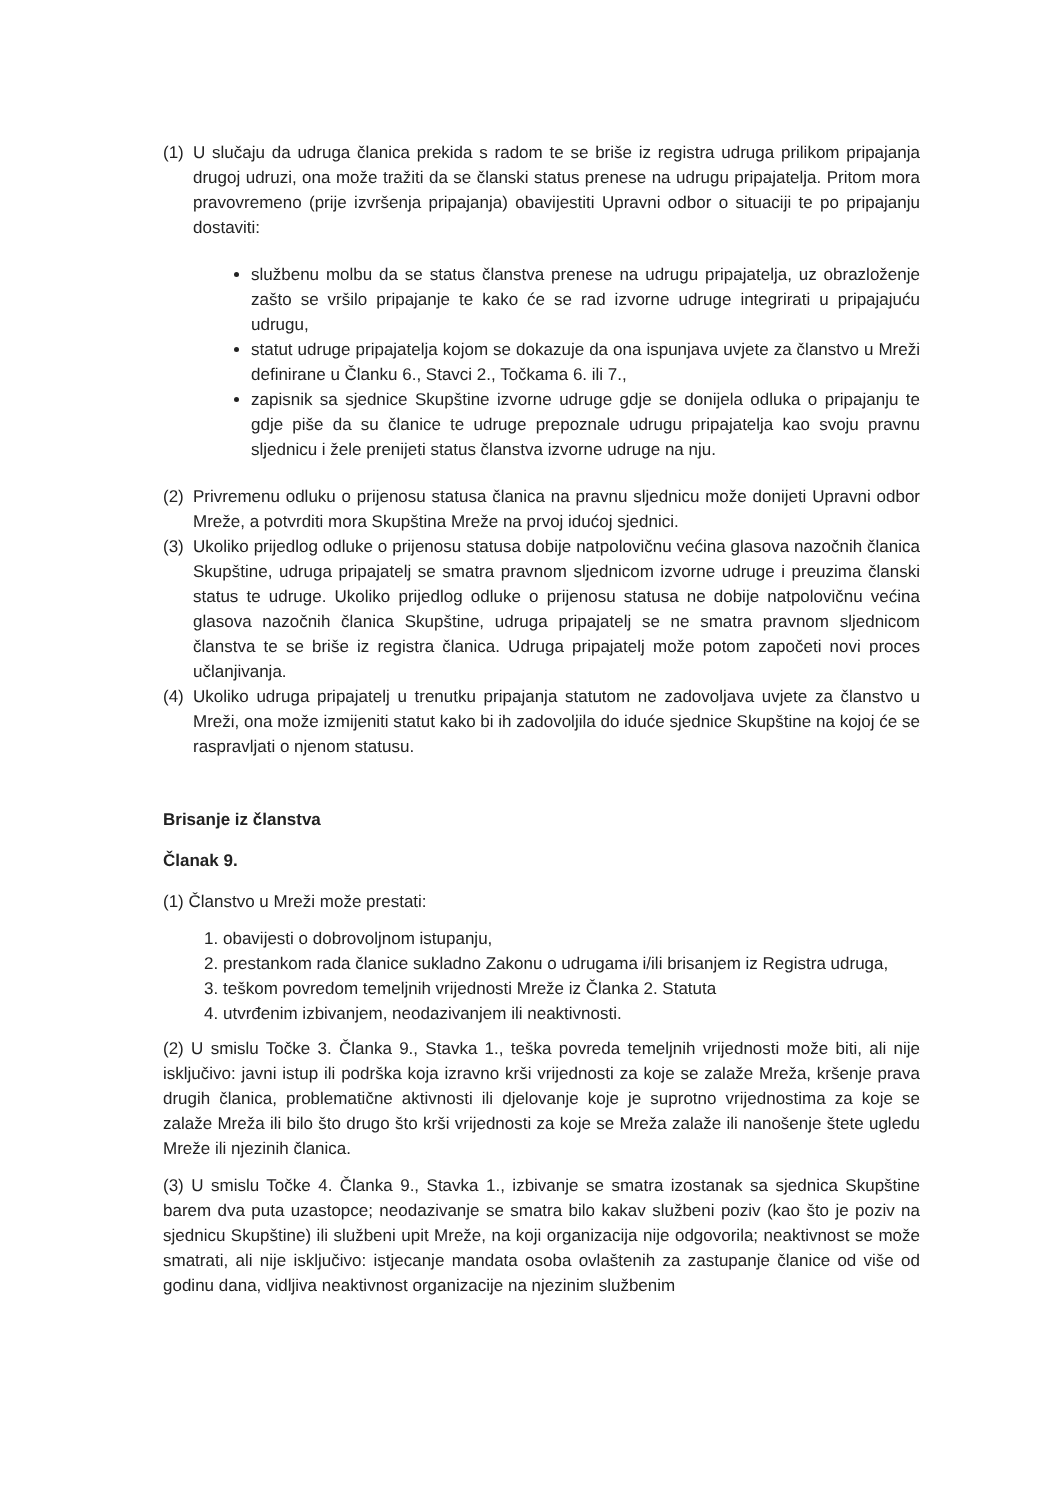(1) U slučaju da udruga članica prekida s radom te se briše iz registra udruga prilikom pripajanja drugoj udruzi, ona može tražiti da se članski status prenese na udrugu pripajatelja. Pritom mora pravovremeno (prije izvršenja pripajanja) obavijestiti Upravni odbor o situaciji te po pripajanju dostaviti:
službenu molbu da se status članstva prenese na udrugu pripajatelja, uz obrazloženje zašto se vršilo pripajanje te kako će se rad izvorne udruge integrirati u pripajajuću udrugu,
statut udruge pripajatelja kojom se dokazuje da ona ispunjava uvjete za članstvo u Mreži definirane u Članku 6., Stavci 2., Točkama 6. ili 7.,
zapisnik sa sjednice Skupštine izvorne udruge gdje se donijela odluka o pripajanju te gdje piše da su članice te udruge prepoznale udrugu pripajatelja kao svoju pravnu sljednicu i žele prenijeti status članstva izvorne udruge na nju.
(2) Privremenu odluku o prijenosu statusa članica na pravnu sljednicu može donijeti Upravni odbor Mreže, a potvrditi mora Skupština Mreže na prvoj idućoj sjednici.
(3) Ukoliko prijedlog odluke o prijenosu statusa dobije natpolovičnu većina glasova nazočnih članica Skupštine, udruga pripajatelj se smatra pravnom sljednicom izvorne udruge i preuzima članski status te udruge. Ukoliko prijedlog odluke o prijenosu statusa ne dobije natpolovičnu većina glasova nazočnih članica Skupštine, udruga pripajatelj se ne smatra pravnom sljednicom članstva te se briše iz registra članica. Udruga pripajatelj može potom započeti novi proces učlanjivanja.
(4) Ukoliko udruga pripajatelj u trenutku pripajanja statutom ne zadovoljava uvjete za članstvo u Mreži, ona može izmijeniti statut kako bi ih zadovoljila do iduće sjednice Skupštine na kojoj će se raspravljati o njenom statusu.
Brisanje iz članstva
Članak 9.
(1) Članstvo u Mreži može prestati:
1. obavijesti o dobrovoljnom istupanju,
2. prestankom rada članice sukladno Zakonu o udrugama i/ili brisanjem iz Registra udruga,
3. teškom povredom temeljnih vrijednosti Mreže iz Članka 2. Statuta
4. utvrđenim izbivanjem, neodazivanjem ili neaktivnosti.
(2) U smislu Točke 3. Članka 9., Stavka 1., teška povreda temeljnih vrijednosti može biti, ali nije isključivo: javni istup ili podrška koja izravno krši vrijednosti za koje se zalaže Mreža, kršenje prava drugih članica, problematične aktivnosti ili djelovanje koje je suprotno vrijednostima za koje se zalaže Mreža ili bilo što drugo što krši vrijednosti za koje se Mreža zalaže ili nanošenje štete ugledu Mreže ili njezinih članica.
(3) U smislu Točke 4. Članka 9., Stavka 1., izbivanje se smatra izostanak sa sjednica Skupštine barem dva puta uzastopce; neodazivanje se smatra bilo kakav službeni poziv (kao što je poziv na sjednicu Skupštine) ili službeni upit Mreže, na koji organizacija nije odgovorila; neaktivnost se može smatrati, ali nije isključivo: istjecanje mandata osoba ovlaštenih za zastupanje članice od više od godinu dana, vidljiva neaktivnost organizacije na njezinim službenim